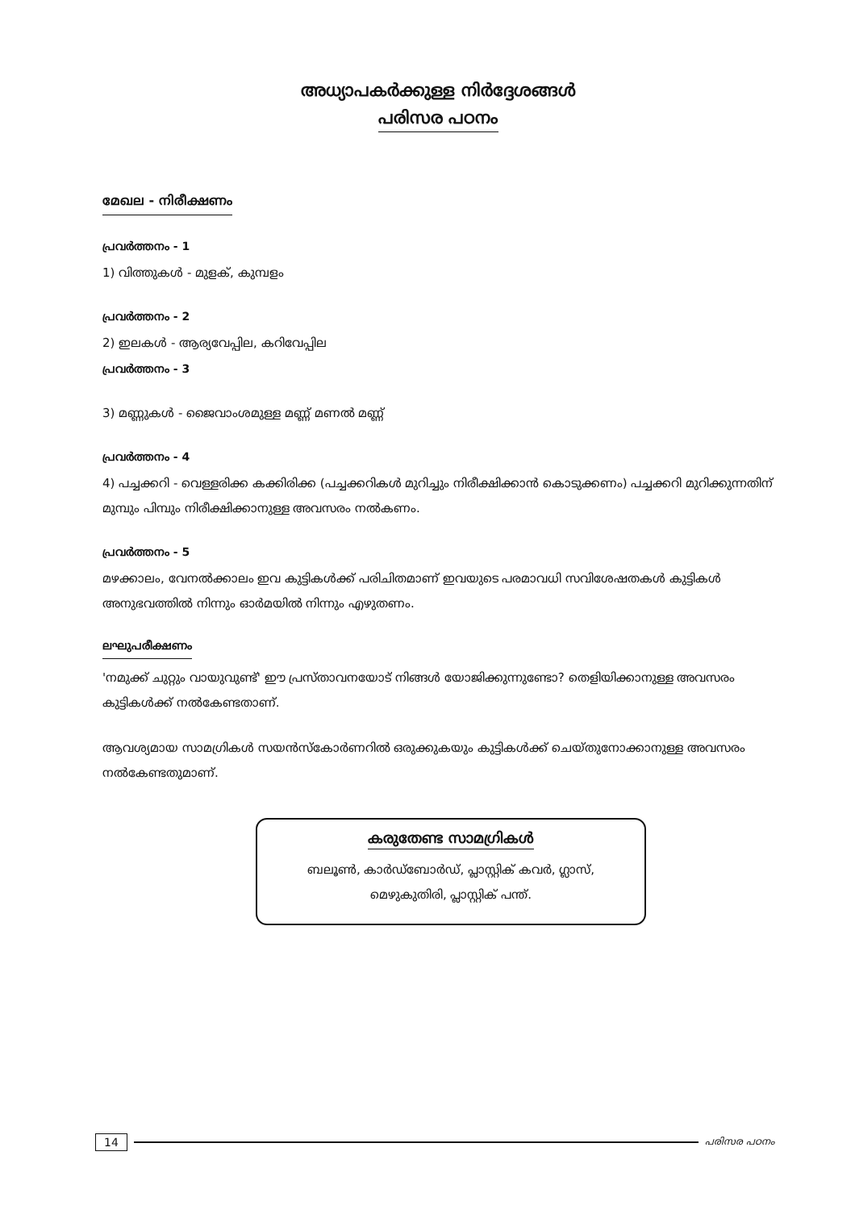അധ്യാപകർക്കുള്ള നിർദ്ദേശങ്ങൾ
പരിസര പഠനം
മേഖല - നിരീക്ഷണം
പ്രവർത്തനം - 1
1) വിത്തുകൾ - മുളക്, കുമ്പളം
പ്രവർത്തനം - 2
2) ഇലകൾ - ആര്യവേപ്പില, കറിവേപ്പില
പ്രവർത്തനം - 3
3) മണ്ണുകൾ - ജൈവാംശമുള്ള മണ്ണ് മണൽ മണ്ണ്
പ്രവർത്തനം - 4
4) പച്ചക്കറി - വെള്ളരിക്ക കക്കിരിക്ക (പച്ചക്കറികൾ മുറിച്ചും നിരീക്ഷിക്കാൻ കൊടുക്കണം) പച്ചക്കറി മുറിക്കുന്നതിന് മുമ്പും പിമ്പും നിരീക്ഷിക്കാനുള്ള അവസരം നൽകണം.
പ്രവർത്തനം - 5
മഴക്കാലം, വേനൽക്കാലം ഇവ കുട്ടികൾക്ക് പരിചിതമാണ് ഇവയുടെ പരമാവധി സവിശേഷതകൾ കുട്ടികൾ അനുഭവത്തിൽ നിന്നും ഓർമയിൽ നിന്നും എഴുതണം.
ലഘുപരീക്ഷണം
'നമുക്ക് ചുറ്റും വായുവുണ്ട്' ഈ പ്രസ്താവനയോട് നിങ്ങൾ യോജിക്കുന്നുണ്ടോ? തെളിയിക്കാനുള്ള അവസരം കുട്ടികൾക്ക് നൽകേണ്ടതാണ്.
ആവശ്യമായ സാമഗ്രികൾ സയൻസ്കോർണറിൽ ഒരുക്കുകയും കുട്ടികൾക്ക് ചെയ്തുനോക്കാനുള്ള അവസരം നൽകേണ്ടതുമാണ്.
കരുതേണ്ട സാമഗ്രികൾ
ബലൂൺ, കാർഡ്ബോർഡ്, പ്ലാസ്റ്റിക് കവർ, ഗ്ലാസ്,
മെഴുകുതിരി, പ്ലാസ്റ്റിക് പന്ത്.
14 പരിസര പഠനം